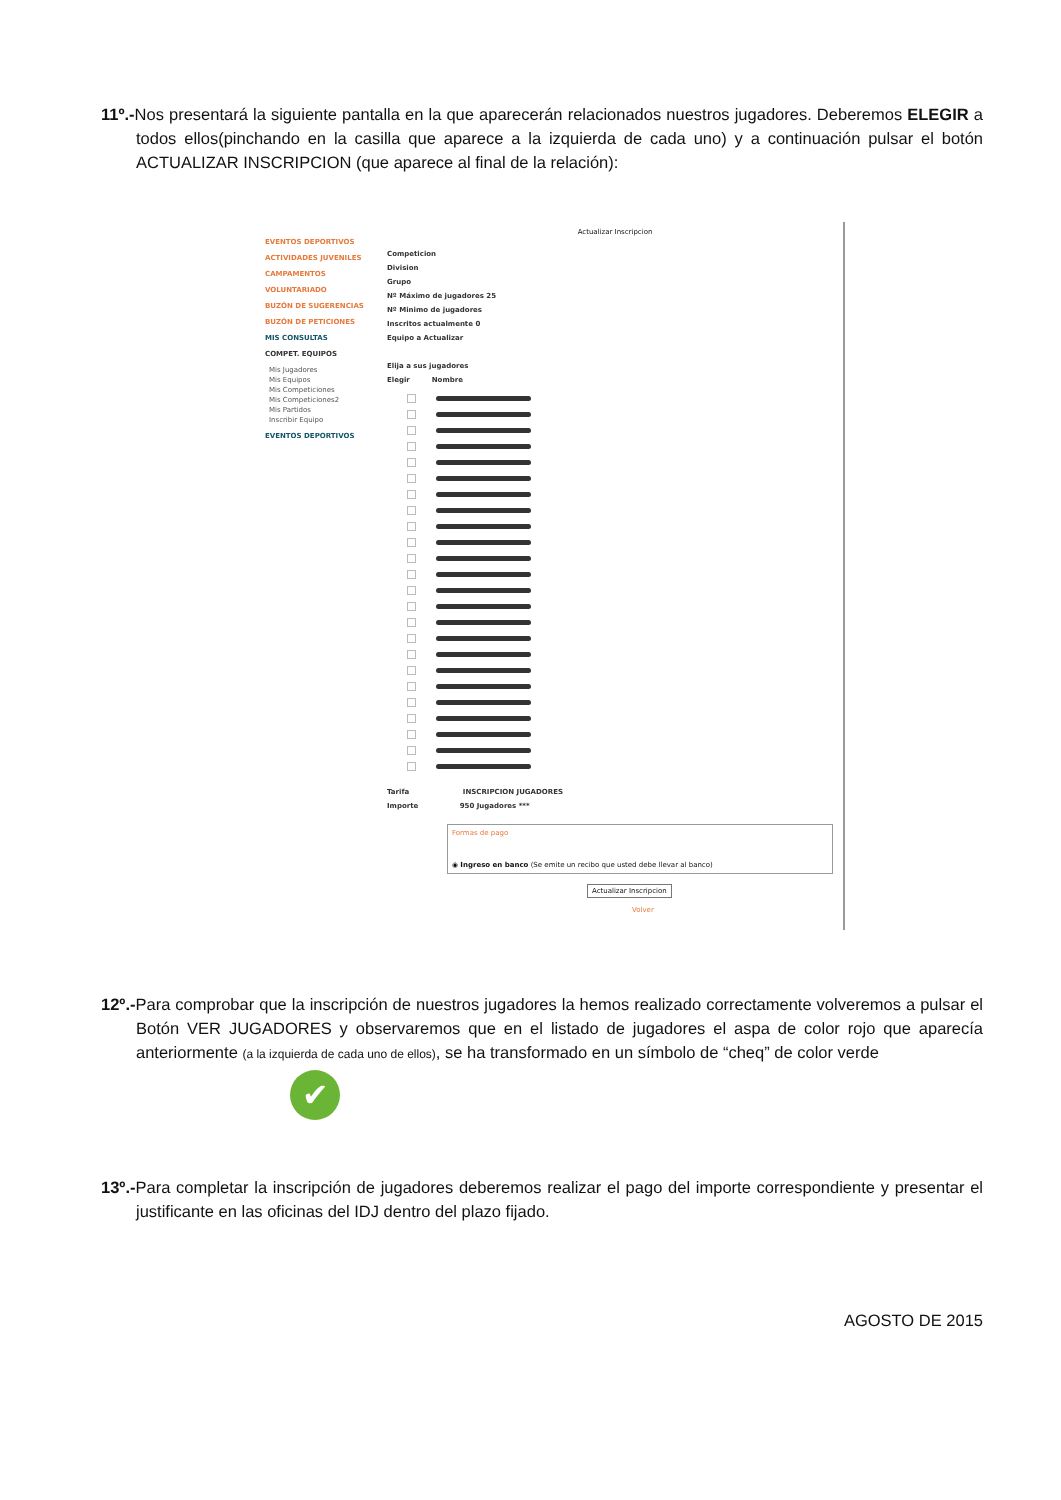11º.-Nos presentará la siguiente pantalla en la que aparecerán relacionados nuestros jugadores. Deberemos ELEGIR a todos ellos(pinchando en la casilla que aparece a la izquierda de cada uno) y a continuación pulsar el botón ACTUALIZAR INSCRIPCION (que aparece al final de la relación):
EVENTOS DEPORTIVOS
ACTIVIDADES JUVENILES
CAMPAMENTOS
VOLUNTARIADO
BUZÓN DE SUGERENCIAS
BUZÓN DE PETICIONES
MIS CONSULTAS
COMPET. EQUIPOS
Mis Jugadores
Mis Equipos
Mis Competiciones
Mis Competiciones2
Mis Partidos
Inscribir Equipo
EVENTOS DEPORTIVOS
Actualizar Inscripcion
Competicion
Division
Grupo
Nº Máximo de jugadores 25
Nº Minimo de jugadores
Inscritos actualmente 0
Equipo a Actualizar
Elija a sus jugadores
Elegir Nombre
Tarifa INSCRIPCION JUGADORES
Importe 950 Jugadores ***
Formas de pago
◉ Ingreso en banco (Se emite un recibo que usted debe llevar al banco)
Actualizar Inscripcion
Volver
12º.-Para comprobar que la inscripción de nuestros jugadores la hemos realizado correctamente volveremos a pulsar el Botón VER JUGADORES y observaremos que en el listado de jugadores el aspa de color rojo que aparecía anteriormente (a la izquierda de cada uno de ellos), se ha transformado en un símbolo de “cheq” de color verde
✔
13º.-Para completar la inscripción de jugadores deberemos realizar el pago del importe correspondiente y presentar el justificante en las oficinas del IDJ dentro del plazo fijado.
AGOSTO DE 2015